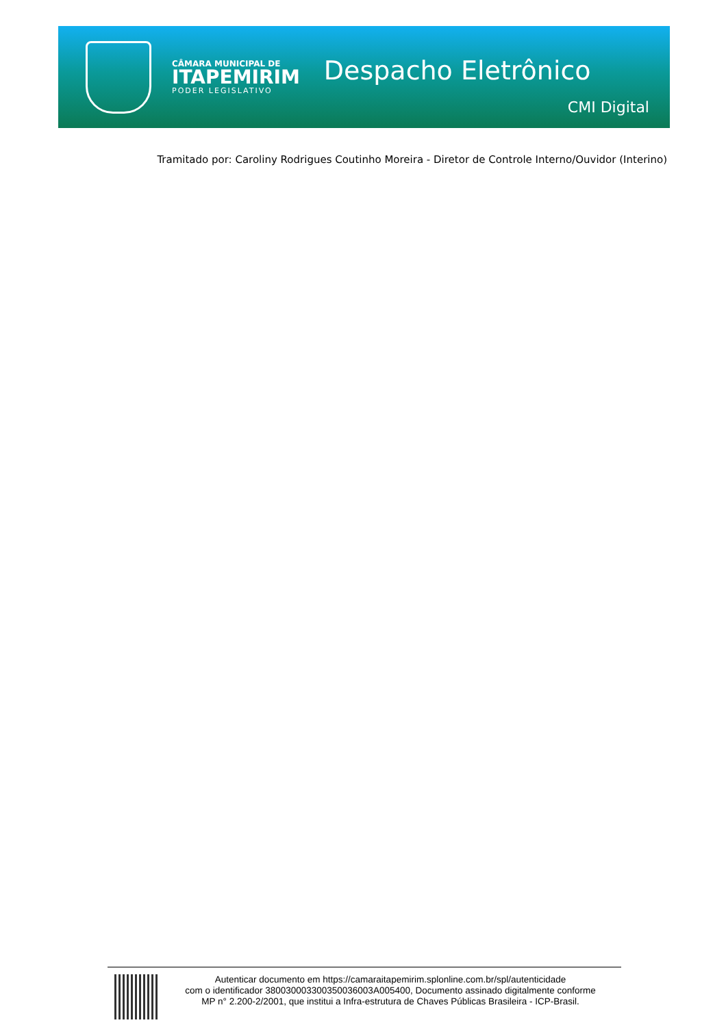CÂMARA MUNICIPAL DE
ITAPEMIRIM
PODER LEGISLATIVO
Despacho Eletrônico
CMI Digital
Tramitado por: Caroliny Rodrigues Coutinho Moreira - Diretor de Controle Interno/Ouvidor (Interino)
Autenticar documento em https://camaraitapemirim.splonline.com.br/spl/autenticidade
com o identificador 380030003300350036003A005400, Documento assinado digitalmente conforme
MP n° 2.200-2/2001, que institui a Infra-estrutura de Chaves Públicas Brasileira - ICP-Brasil.